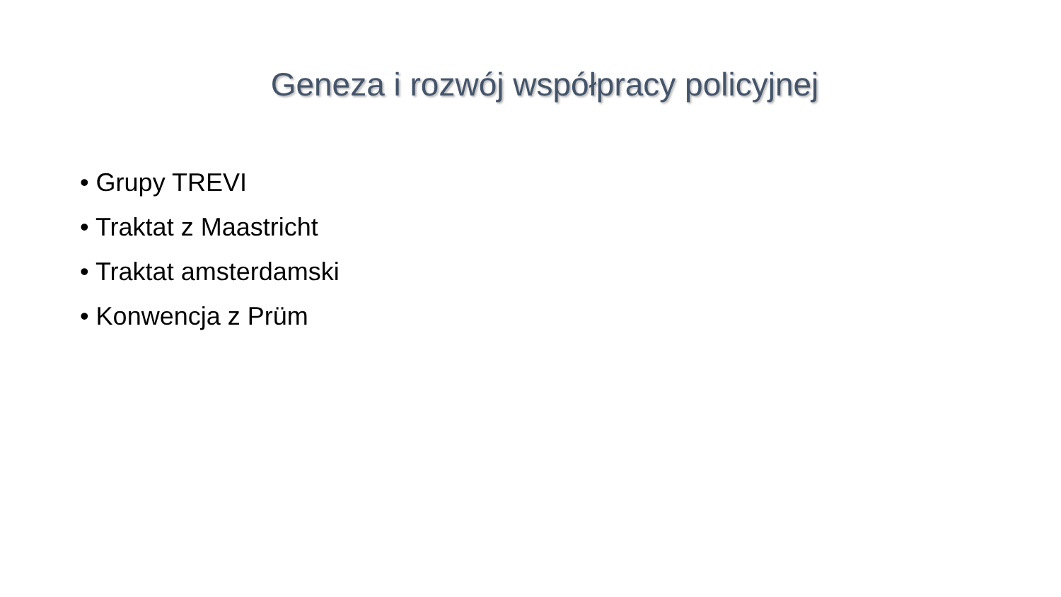Geneza i rozwój współpracy policyjnej
• Grupy TREVI
• Traktat z Maastricht
• Traktat amsterdamski
• Konwencja z Prüm